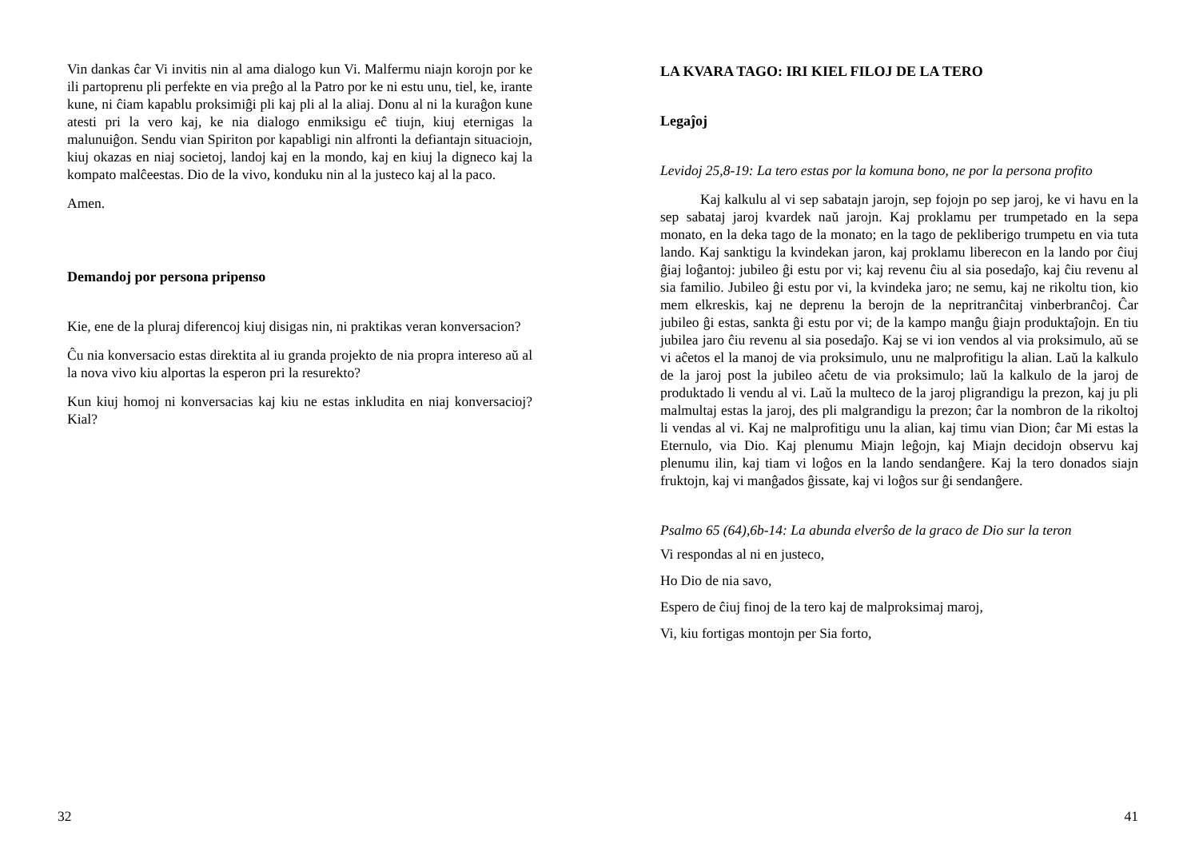Vin dankas ĉar Vi invitis nin al ama dialogo kun Vi. Malfermu niajn korojn por ke ili partoprenu pli perfekte en via preĝo al la Patro por ke ni estu unu, tiel, ke, irante kune, ni ĉiam kapablu proksimiĝi pli kaj pli al la aliaj. Donu al ni la kuraĝon kune atesti pri la vero kaj, ke nia dialogo enmiksigu eĉ tiujn, kiuj eternigas la malunuiĝon. Sendu vian Spiriton por kapabligi nin alfronti la defiantajn situaciojn, kiuj okazas en niaj societoj, landoj kaj en la mondo, kaj en kiuj la digneco kaj la kompato malĉeestas. Dio de la vivo, konduku nin al la justeco kaj al la paco.
Amen.
Demandoj por persona pripenso
Kie, ene de la pluraj diferencoj kiuj disigas nin, ni praktikas veran konversacion?
Ĉu nia konversacio estas direktita al iu granda projekto de nia propra intereso aŭ al la nova vivo kiu alportas la esperon pri la resurekto?
Kun kiuj homoj ni konversacias kaj kiu ne estas inkludita en niaj konversacioj? Kial?
32
LA KVARA TAGO: IRI KIEL FILOJ DE LA TERO
Legaĵoj
Levidoj 25,8-19: La tero estas por la komuna bono, ne por la persona profito
Kaj kalkulu al vi sep sabatajn jarojn, sep fojojn po sep jaroj, ke vi havu en la sep sabataj jaroj kvardek naŭ jarojn. Kaj proklamu per trumpetado en la sepa monato, en la deka tago de la monato; en la tago de pekliberigo trumpetu en via tuta lando. Kaj sanktigu la kvindekan jaron, kaj proklamu liberecon en la lando por ĉiuj ĝiaj loĝantoj: jubileo ĝi estu por vi; kaj revenu ĉiu al sia posedaĵo, kaj ĉiu revenu al sia familio. Jubileo ĝi estu por vi, la kvindeka jaro; ne semu, kaj ne rikoltu tion, kio mem elkreskis, kaj ne deprenu la berojn de la nepritranĉitaj vinberbranĉoj. Ĉar jubileo ĝi estas, sankta ĝi estu por vi; de la kampo manĝu ĝiajn produktaĵojn. En tiu jubilea jaro ĉiu revenu al sia posedaĵo. Kaj se vi ion vendos al via proksimulo, aŭ se vi aĉetos el la manoj de via proksimulo, unu ne malprofitigu la alian. Laŭ la kalkulo de la jaroj post la jubileo aĉetu de via proksimulo; laŭ la kalkulo de la jaroj de produktado li vendu al vi. Laŭ la multeco de la jaroj pligrandigu la prezon, kaj ju pli malmultaj estas la jaroj, des pli malgrandigu la prezon; ĉar la nombron de la rikoltoj li vendas al vi. Kaj ne malprofitigu unu la alian, kaj timu vian Dion; ĉar Mi estas la Eternulo, via Dio. Kaj plenumu Miajn leĝojn, kaj Miajn decidojn observu kaj plenumu ilin, kaj tiam vi loĝos en la lando sendanĝere. Kaj la tero donados siajn fruktojn, kaj vi manĝados ĝissate, kaj vi loĝos sur ĝi sendanĝere.
Psalmo 65 (64),6b-14: La abunda elverŝo de la graco de Dio sur la teron
Vi respondas al ni en justeco,
Ho Dio de nia savo,
Espero de ĉiuj finoj de la tero kaj de malproksimaj maroj,
Vi, kiu fortigas montojn per Sia forto,
41